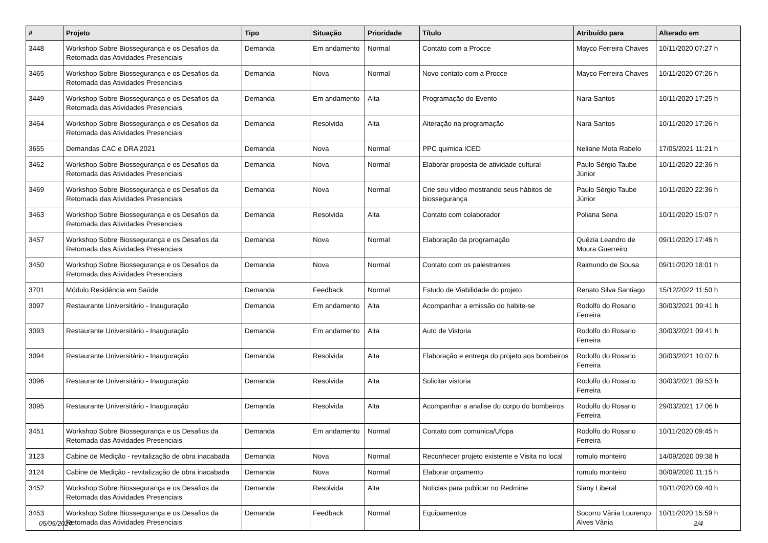| # | Projeto | Tipo | Situação | Prioridade | Título | Atribuído para | Alterado em |
| --- | --- | --- | --- | --- | --- | --- | --- |
| 3448 | Workshop Sobre Biossegurança e os Desafios da Retomada das Atividades Presenciais | Demanda | Em andamento | Normal | Contato com a Procce | Mayco Ferreira Chaves | 10/11/2020 07:27 h |
| 3465 | Workshop Sobre Biossegurança e os Desafios da Retomada das Atividades Presenciais | Demanda | Nova | Normal | Novo contato com a Procce | Mayco Ferreira Chaves | 10/11/2020 07:26 h |
| 3449 | Workshop Sobre Biossegurança e os Desafios da Retomada das Atividades Presenciais | Demanda | Em andamento | Alta | Programação do Evento | Nara Santos | 10/11/2020 17:25 h |
| 3464 | Workshop Sobre Biossegurança e os Desafios da Retomada das Atividades Presenciais | Demanda | Resolvida | Alta | Alteração na programação | Nara Santos | 10/11/2020 17:26 h |
| 3655 | Demandas CAC e DRA 2021 | Demanda | Nova | Normal | PPC quimica ICED | Neliane Mota Rabelo | 17/05/2021 11:21 h |
| 3462 | Workshop Sobre Biossegurança e os Desafios da Retomada das Atividades Presenciais | Demanda | Nova | Normal | Elaborar proposta de atividade cultural | Paulo Sérgio Taube Júnior | 10/11/2020 22:36 h |
| 3469 | Workshop Sobre Biossegurança e os Desafios da Retomada das Atividades Presenciais | Demanda | Nova | Normal | Crie seu vídeo mostrando seus hábitos de biossegurança | Paulo Sérgio Taube Júnior | 10/11/2020 22:36 h |
| 3463 | Workshop Sobre Biossegurança e os Desafios da Retomada das Atividades Presenciais | Demanda | Resolvida | Alta | Contato com colaborador | Poliana Sena | 10/11/2020 15:07 h |
| 3457 | Workshop Sobre Biossegurança e os Desafios da Retomada das Atividades Presenciais | Demanda | Nova | Normal | Elaboração da programação | Quêzia Leandro de Moura Guerreiro | 09/11/2020 17:46 h |
| 3450 | Workshop Sobre Biossegurança e os Desafios da Retomada das Atividades Presenciais | Demanda | Nova | Normal | Contato com os palestrantes | Raimundo de Sousa | 09/11/2020 18:01 h |
| 3701 | Módulo Residência em Saúde | Demanda | Feedback | Normal | Estudo de Viabilidade do projeto | Renato Silva Santiago | 15/12/2022 11:50 h |
| 3097 | Restaurante Universitário - Inauguração | Demanda | Em andamento | Alta | Acompanhar a emissão do habite-se | Rodolfo do Rosario Ferreira | 30/03/2021 09:41 h |
| 3093 | Restaurante Universitário - Inauguração | Demanda | Em andamento | Alta | Auto de Vistoria | Rodolfo do Rosario Ferreira | 30/03/2021 09:41 h |
| 3094 | Restaurante Universitário - Inauguração | Demanda | Resolvida | Alta | Elaboração e entrega do projeto aos bombeiros | Rodolfo do Rosario Ferreira | 30/03/2021 10:07 h |
| 3096 | Restaurante Universitário - Inauguração | Demanda | Resolvida | Alta | Solicitar vistoria | Rodolfo do Rosario Ferreira | 30/03/2021 09:53 h |
| 3095 | Restaurante Universitário - Inauguração | Demanda | Resolvida | Alta | Acompanhar a analise do corpo do bombeiros | Rodolfo do Rosario Ferreira | 29/03/2021 17:06 h |
| 3451 | Workshop Sobre Biossegurança e os Desafios da Retomada das Atividades Presenciais | Demanda | Em andamento | Normal | Contato com comunica/Ufopa | Rodolfo do Rosario Ferreira | 10/11/2020 09:45 h |
| 3123 | Cabine de Medição - revitalização de obra inacabada | Demanda | Nova | Normal | Reconhecer projeto existente e Visita no local | romulo monteiro | 14/09/2020 09:38 h |
| 3124 | Cabine de Medição - revitalização de obra inacabada | Demanda | Nova | Normal | Elaborar orçamento | romulo monteiro | 30/09/2020 11:15 h |
| 3452 | Workshop Sobre Biossegurança e os Desafios da Retomada das Atividades Presenciais | Demanda | Resolvida | Alta | Noticias para publicar no Redmine | Siany Liberal | 10/11/2020 09:40 h |
| 3453 | Workshop Sobre Biossegurança e os Desafios da Retomada das Atividades Presenciais | Demanda | Feedback | Normal | Equipamentos | Socorro Vânia Lourenço Alves Vânia | 10/11/2020 15:59 h |
05/05/2024 2/4